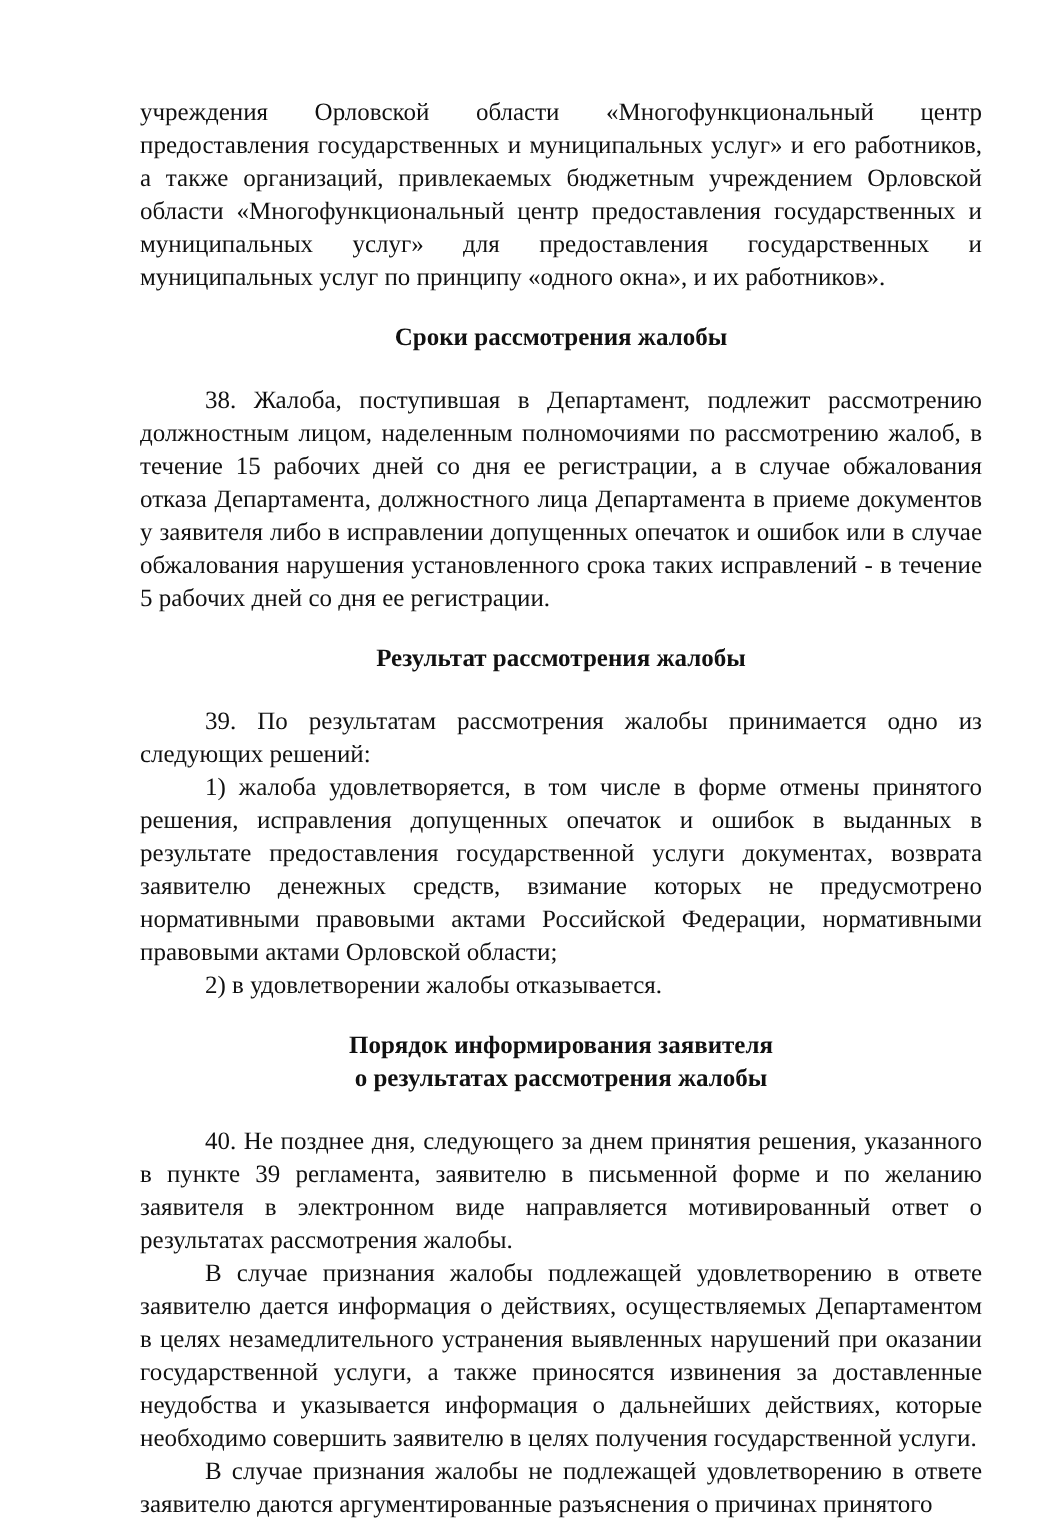учреждения Орловской области «Многофункциональный центр предоставления государственных и муниципальных услуг» и его работников, а также организаций, привлекаемых бюджетным учреждением Орловской области «Многофункциональный центр предоставления государственных и муниципальных услуг» для предоставления государственных и муниципальных услуг по принципу «одного окна», и их работников».
Сроки рассмотрения жалобы
38. Жалоба, поступившая в Департамент, подлежит рассмотрению должностным лицом, наделенным полномочиями по рассмотрению жалоб, в течение 15 рабочих дней со дня ее регистрации, а в случае обжалования отказа Департамента, должностного лица Департамента в приеме документов у заявителя либо в исправлении допущенных опечаток и ошибок или в случае обжалования нарушения установленного срока таких исправлений - в течение 5 рабочих дней со дня ее регистрации.
Результат рассмотрения жалобы
39. По результатам рассмотрения жалобы принимается одно из следующих решений:
1) жалоба удовлетворяется, в том числе в форме отмены принятого решения, исправления допущенных опечаток и ошибок в выданных в результате предоставления государственной услуги документах, возврата заявителю денежных средств, взимание которых не предусмотрено нормативными правовыми актами Российской Федерации, нормативными правовыми актами Орловской области;
2) в удовлетворении жалобы отказывается.
Порядок информирования заявителя
о результатах рассмотрения жалобы
40. Не позднее дня, следующего за днем принятия решения, указанного в пункте 39 регламента, заявителю в письменной форме и по желанию заявителя в электронном виде направляется мотивированный ответ о результатах рассмотрения жалобы.
В случае признания жалобы подлежащей удовлетворению в ответе заявителю дается информация о действиях, осуществляемых Департаментом в целях незамедлительного устранения выявленных нарушений при оказании государственной услуги, а также приносятся извинения за доставленные неудобства и указывается информация о дальнейших действиях, которые необходимо совершить заявителю в целях получения государственной услуги.
В случае признания жалобы не подлежащей удовлетворению в ответе заявителю даются аргументированные разъяснения о причинах принятого